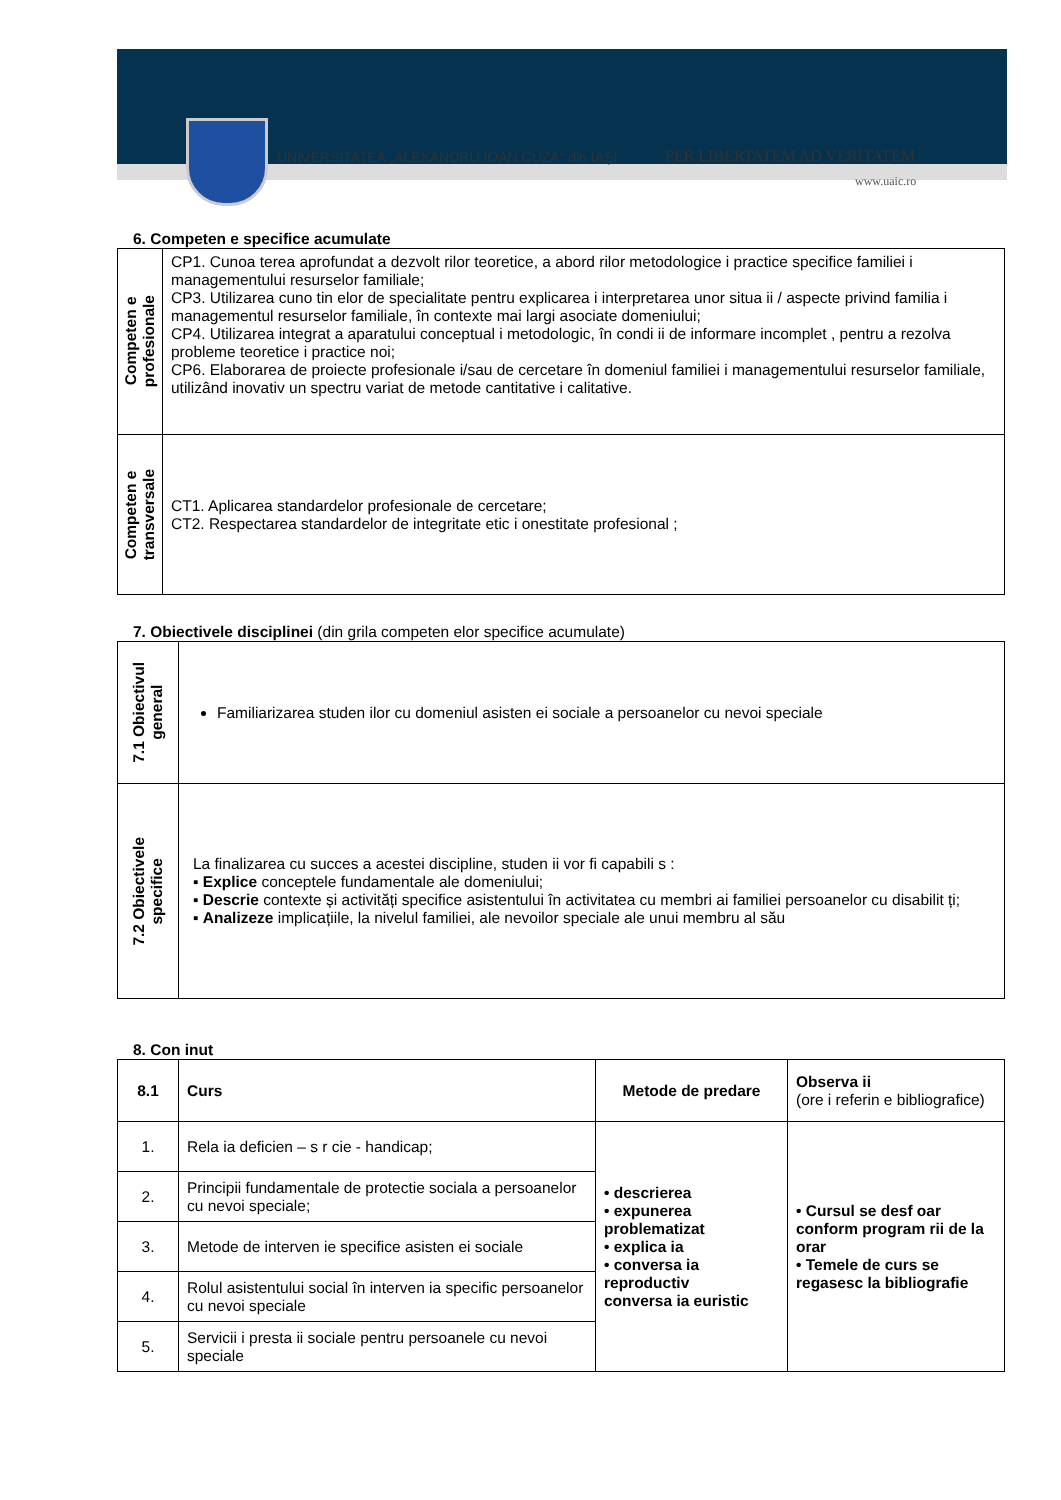UNIVERSITATEA „ALEXANDRU IOAN CUZA“ din IAȘI
PER LIBERTATEM AD VERITATEM
www.uaic.ro
6. Competen e specifice acumulate
| Competen e profesionale | CP1. Cunoa terea aprofundat a dezvolt rilor teoretice, a abord rilor metodologice i practice specifice familiei i managementului resurselor familiale; CP3. Utilizarea cuno tin elor de specialitate pentru explicarea i interpretarea unor situa ii / aspecte privind familia i managementul resurselor familiale, în contexte mai largi asociate domeniului; CP4. Utilizarea integrat a aparatului conceptual i metodologic, în condi ii de informare incomplet , pentru a rezolva probleme teoretice i practice noi; CP6. Elaborarea de proiecte profesionale i/sau de cercetare în domeniul familiei i managementului resurselor familiale, utilizând inovativ un spectru variat de metode cantitative i calitative. |
| Competen e transversale | CT1. Aplicarea standardelor profesionale de cercetare; CT2. Respectarea standardelor de integritate etic i onestitate profesional ; |
7. Obiectivele disciplinei (din grila competen elor specifice acumulate)
| 7.1 Obiectivul general | Familiarizarea studen ilor cu domeniul asisten ei sociale a persoanelor cu nevoi speciale |
| 7.2 Obiectivele specifice | La finalizarea cu succes a acestei discipline, studen ii vor fi capabili s : ▪ Explice conceptele fundamentale ale domeniului; ▪ Descrie contexte și activități specifice asistentului în activitatea cu membri ai familiei persoanelor cu disabilit ți; ▪ Analizeze implicațiile, la nivelul familiei, ale nevoilor speciale ale unui membru al său |
8. Con inut
| 8.1 | Curs | Metode de predare | Observa ii (ore i referin e bibliografice) |
| --- | --- | --- | --- |
| 1. | Rela ia deficien – s r cie - handicap; | • descrierea • expunerea problematizat • explica ia • conversa ia reproductiv conversa ia euristic | • Cursul se desf oar conform program rii de la orar • Temele de curs se regasesc la bibliografie |
| 2. | Principii fundamentale de protectie sociala a persoanelor cu nevoi speciale; | | |
| 3. | Metode de interven ie specifice asisten ei sociale | | |
| 4. | Rolul asistentului social în interven ia specific persoanelor cu nevoi speciale | | |
| 5. | Servicii i presta ii sociale pentru persoanele cu nevoi speciale | | |